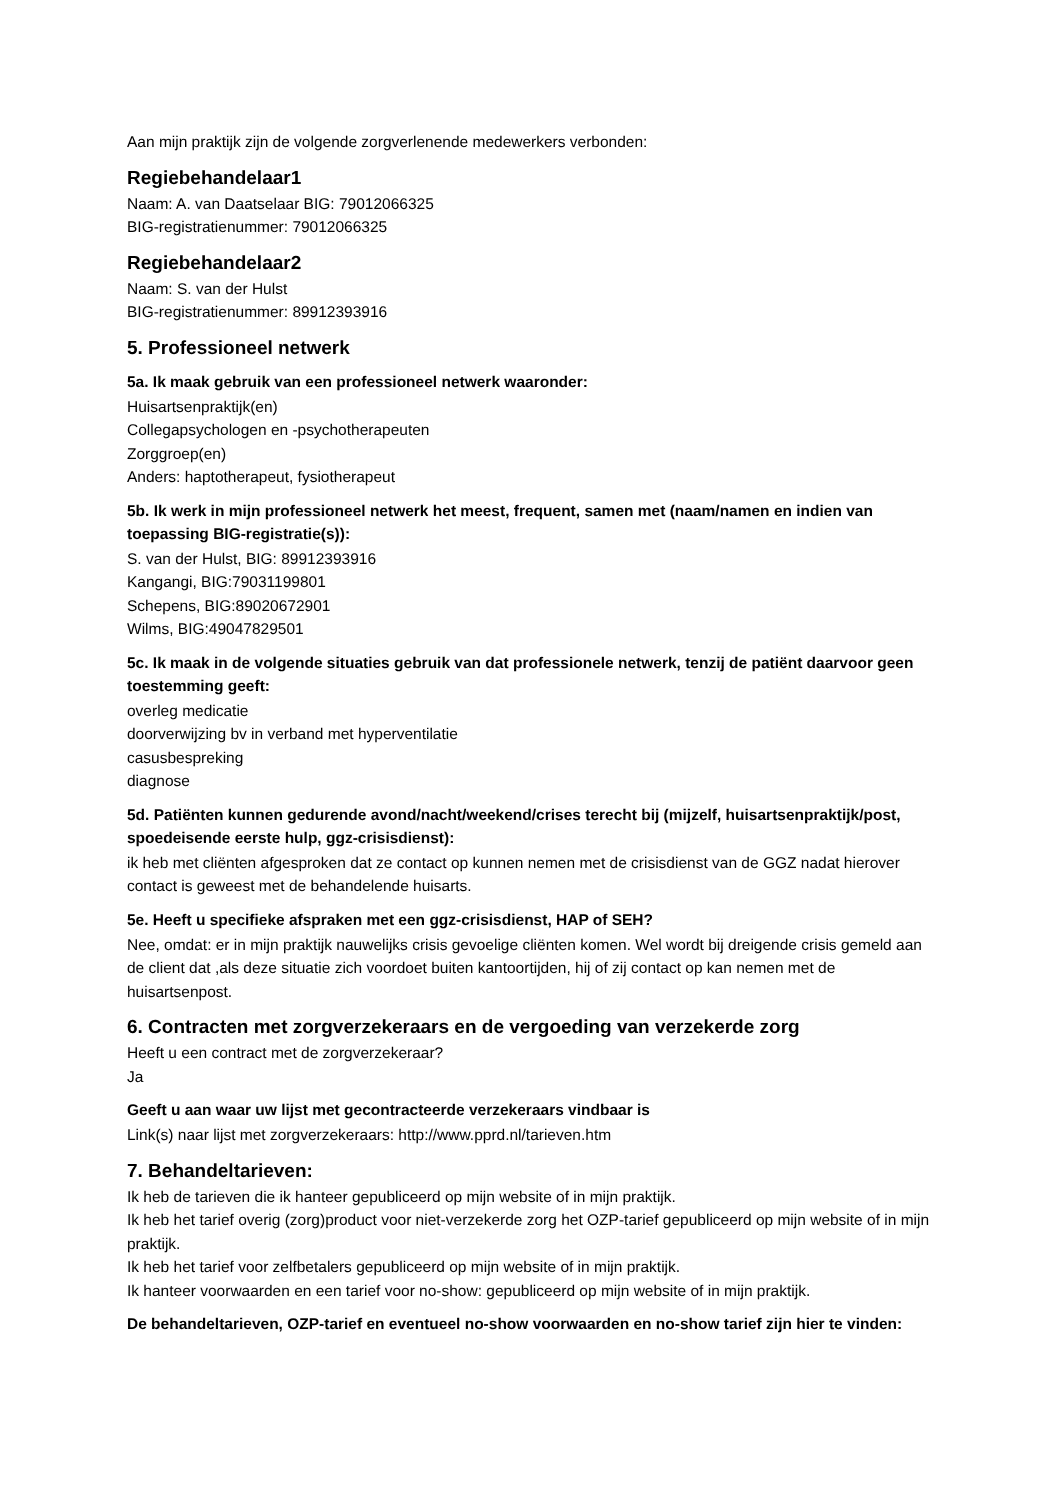Aan mijn praktijk zijn de volgende zorgverlenende medewerkers verbonden:
Regiebehandelaar1
Naam: A. van Daatselaar BIG: 79012066325
BIG-registratienummer: 79012066325
Regiebehandelaar2
Naam: S. van der Hulst
BIG-registratienummer: 89912393916
5. Professioneel netwerk
5a. Ik maak gebruik van een professioneel netwerk waaronder:
Huisartsenpraktijk(en)
Collegapsychologen en -psychotherapeuten
Zorggroep(en)
Anders: haptotherapeut, fysiotherapeut
5b. Ik werk in mijn professioneel netwerk het meest, frequent, samen met (naam/namen en indien van toepassing BIG-registratie(s)):
S. van der Hulst, BIG: 89912393916
Kangangi, BIG:79031199801
Schepens, BIG:89020672901
Wilms, BIG:49047829501
5c. Ik maak in de volgende situaties gebruik van dat professionele netwerk, tenzij de patiënt daarvoor geen toestemming geeft:
overleg medicatie
doorverwijzing bv in verband met hyperventilatie
casusbespreking
diagnose
5d. Patiënten kunnen gedurende avond/nacht/weekend/crises terecht bij (mijzelf, huisartsenpraktijk/post, spoedeisende eerste hulp, ggz-crisisdienst):
ik heb met cliënten afgesproken dat ze contact op kunnen nemen met de crisisdienst van de GGZ nadat hierover contact is geweest met de behandelende huisarts.
5e. Heeft u specifieke afspraken met een ggz-crisisdienst, HAP of SEH?
Nee, omdat: er in mijn praktijk nauwelijks crisis gevoelige cliënten komen. Wel wordt bij dreigende crisis gemeld aan de client dat ,als deze situatie zich voordoet buiten kantoortijden, hij of zij contact op kan nemen met de huisartsenpost.
6. Contracten met zorgverzekeraars en de vergoeding van verzekerde zorg
Heeft u een contract met de zorgverzekeraar?
Ja
Geeft u aan waar uw lijst met gecontracteerde verzekeraars vindbaar is
Link(s) naar lijst met zorgverzekeraars: http://www.pprd.nl/tarieven.htm
7. Behandeltarieven:
Ik heb de tarieven die ik hanteer gepubliceerd op mijn website of in mijn praktijk.
Ik heb het tarief overig (zorg)product voor niet-verzekerde zorg het OZP-tarief gepubliceerd op mijn website of in mijn praktijk.
Ik heb het tarief voor zelfbetalers gepubliceerd op mijn website of in mijn praktijk.
Ik hanteer voorwaarden en een tarief voor no-show: gepubliceerd op mijn website of in mijn praktijk.
De behandeltarieven, OZP-tarief en eventueel no-show voorwaarden en no-show tarief zijn hier te vinden: